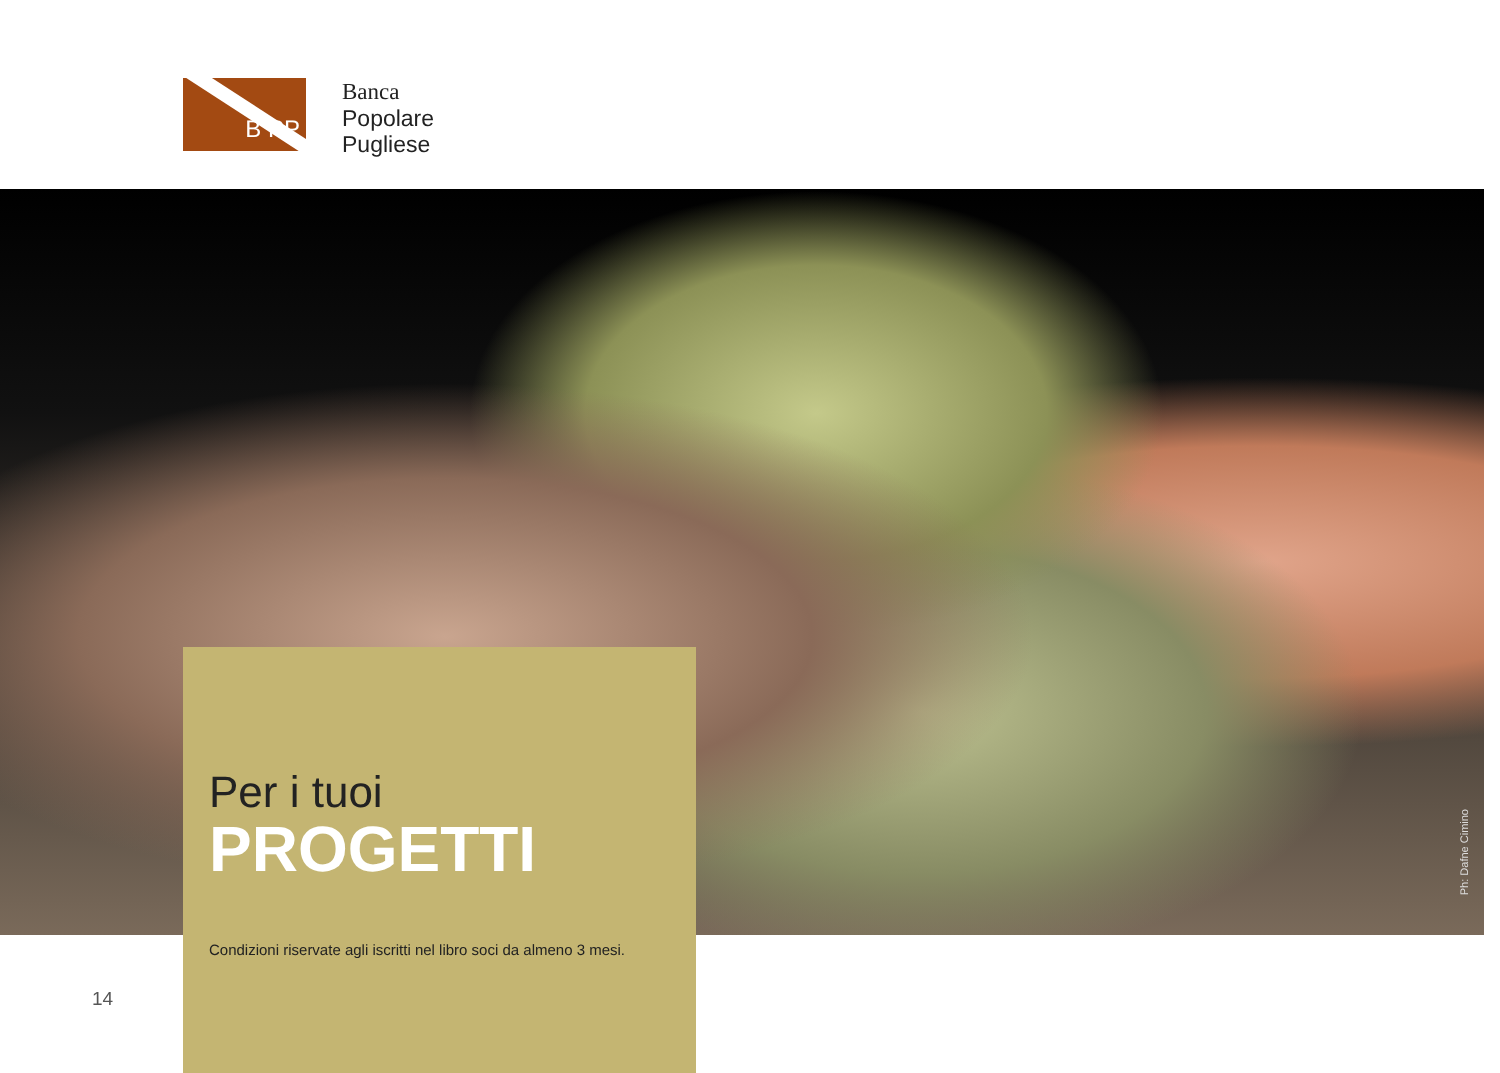B PP
Banca
Popolare
Pugliese
Ph: Dafne Cimino
Per i tuoi
PROGETTI
Condizioni riservate agli iscritti nel libro soci da almeno 3 mesi.
14